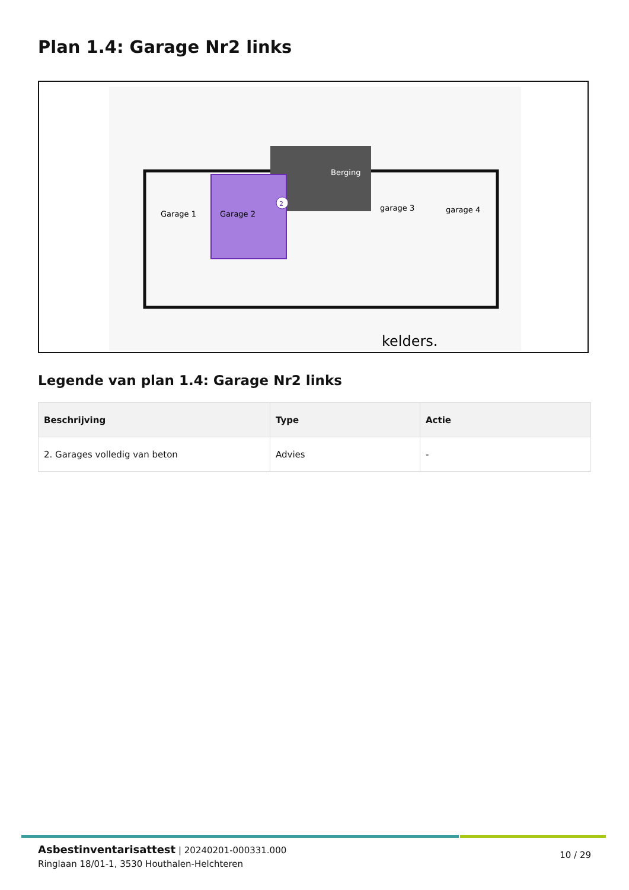Plan 1.4: Garage Nr2 links
2
Garage 1
Garage 2
Berging
garage 3
garage 4
kelders.
Legende van plan 1.4: Garage Nr2 links
| Beschrijving | Type | Actie |
| --- | --- | --- |
| 2. Garages volledig van beton | Advies | - |
Asbestinventarisattest | 20240201-000331.000
Ringlaan 18/01-1, 3530 Houthalen-Helchteren
10 / 29